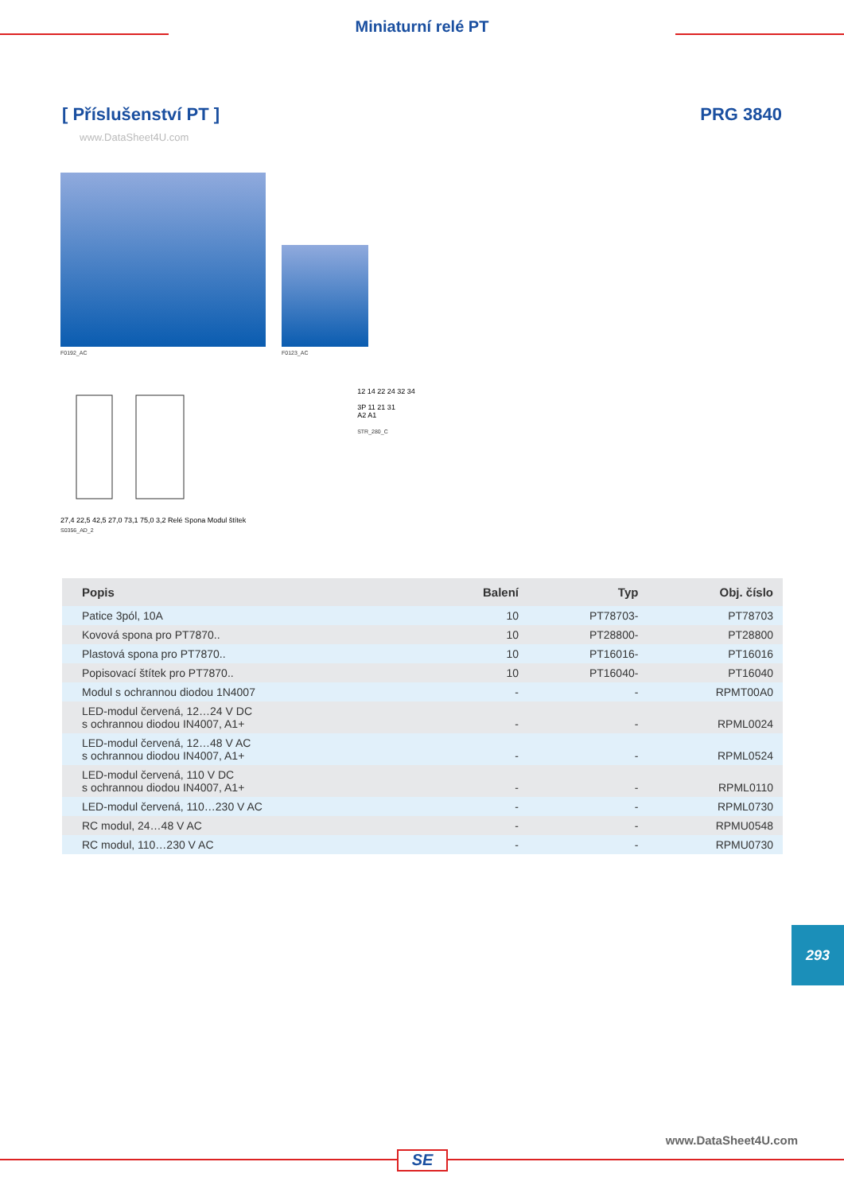Miniaturní relé PT
[ Příslušenství PT ]
www.DataSheet4U.com
PRG 3840
F0192_AC
F0123_AC
27,4 22,5 42,5 27,0 73,1 75,0 3,2 Relé Spona Modul štítek
S0356_AD_2
12 14 22 24 32 34
3P 11 21 31
A2 A1
STR_280_C
| Popis | Balení | Typ | Obj. číslo |
| --- | --- | --- | --- |
| Patice 3pól, 10A | 10 | PT78703- | PT78703 |
| Kovová spona pro PT7870.. | 10 | PT28800- | PT28800 |
| Plastová spona pro PT7870.. | 10 | PT16016- | PT16016 |
| Popisovací štítek pro PT7870.. | 10 | PT16040- | PT16040 |
| Modul s ochrannou diodou 1N4007 | - | - | RPMT00A0 |
| LED-modul červená, 12…24 V DC s ochrannou diodou IN4007, A1+ | - | - | RPML0024 |
| LED-modul červená, 12…48 V AC s ochrannou diodou IN4007, A1+ | - | - | RPML0524 |
| LED-modul červená, 110 V DC s ochrannou diodou IN4007, A1+ | - | - | RPML0110 |
| LED-modul červená, 110…230 V AC | - | - | RPML0730 |
| RC modul, 24…48 V AC | - | - | RPMU0548 |
| RC modul, 110…230 V AC | - | - | RPMU0730 |
293
www.DataSheet4U.com
SE